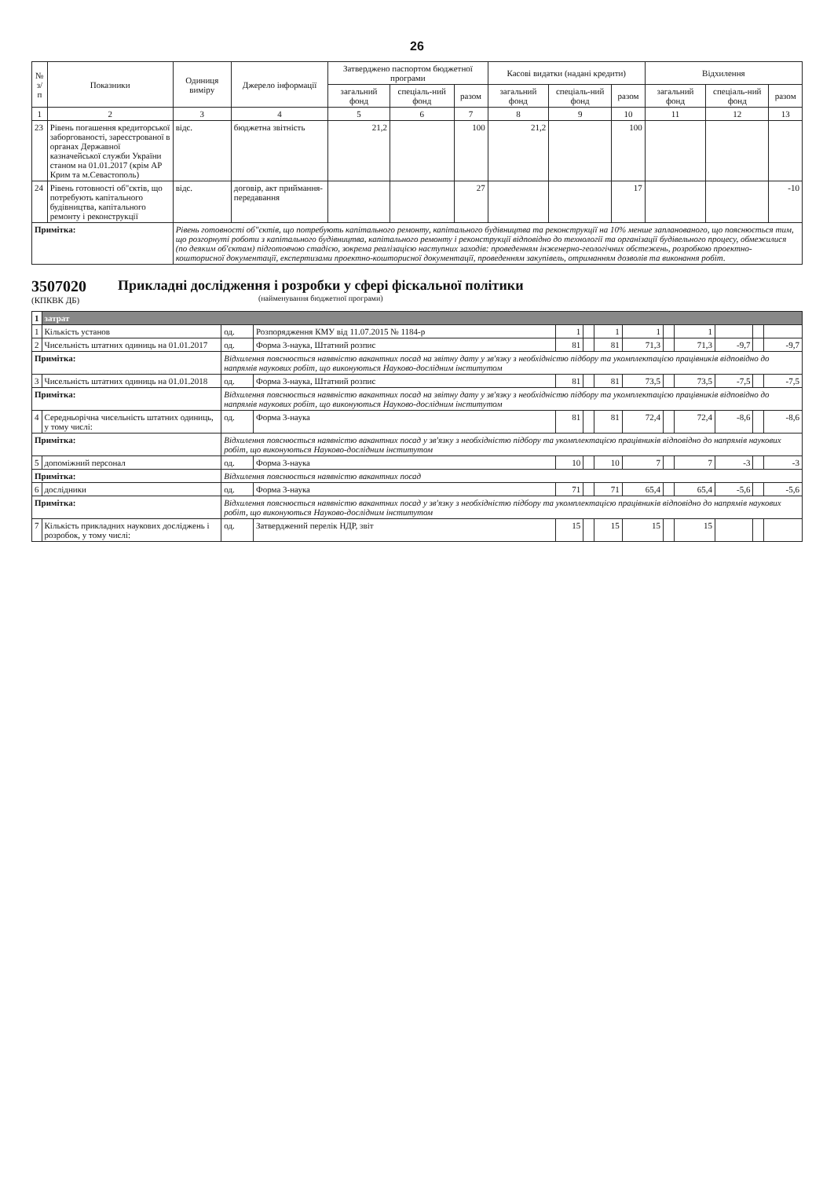26
| № з/п | Показники | Одиниця виміру | Джерело інформації | Затверджено паспортом бюджетної програми | | | Касові видатки (надані кредити) | | | Відхилення | | |
| --- | --- | --- | --- | --- | --- | --- | --- | --- | --- | --- | --- | --- |
| | | | | загальний фонд | спеціаль-ний фонд | разом | загальний фонд | спеціаль-ний фонд | разом | загальний фонд | спеціаль-ний фонд | разом |
| 1 | 2 | 3 | 4 | 5 | 6 | 7 | 8 | 9 | 10 | 11 | 12 | 13 |
| 23 | Рівень погашення кредиторської заборгованості, зареєстрованої в органах Державної казначейської служби України станом на 01.01.2017 (крім АР Крим та м.Севастополь) | відс. | бюджетна звітність | 21,2 | | 100 | 21,2 | | 100 | | | |
| 24 | Рівень готовності об"єктів, що потребують капітального будівництва, капітального ремонту і реконструкції | відс. | договір, акт приймання-передавання | | | 27 | | | 17 | | | -10 |
| Примітка: | | Рівень готовності об"єктів, що потребують капітального ремонту, капітального будівництва та реконструкції на 10% менше запланованого, що пояснюється тим, що розгорнуті роботи з капітального будівництва, капітального ремонту і реконструкції відповідно до технології та організації будівельного процесу, обмежилися (по деяким об'єктам) підготовчою стадією, зокрема реалізацією наступних заходів: проведенням інженерно-геологічних обстежень, розробкою проектно-кошторисної документації, експертизами проектно-кошторисної документації, проведенням закупівель, отриманням дозволів та виконання робіт. | | | | | | | | | | |
3507020
(КПКВК ДБ)
Прикладні дослідження і розробки у сфері фіскальної політики
(найменування бюджетної програми)
| 1 | затрат | | | | | | | | | | | |
| 1 | Кількість установ | од. | Розпорядження КМУ від 11.07.2015 № 1184-р | 1 | | 1 | 1 | | 1 | | | |
| 2 | Чисельність штатних одиниць на 01.01.2017 | од. | Форма 3-наука, Штатний розпис | 81 | | 81 | 71,3 | | 71,3 | -9,7 | | -9,7 |
| Примітка: | | Відхилення пояснюється наявністю вакантних посад на звітну дату у зв'язку з необхідністю підбору та укомплектацією працівників відповідно до напрямів наукових робіт, що виконуються Науково-дослідним інститутом | | | | | | | | | | |
| 3 | Чисельність штатних одиниць на 01.01.2018 | од. | Форма 3-наука, Штатний розпис | 81 | | 81 | 73,5 | | 73,5 | -7,5 | | -7,5 |
| Примітка: | | Відхилення пояснюється наявністю вакантних посад на звітну дату у зв'язку з необхідністю підбору та укомплектацією працівників відповідно до напрямів наукових робіт, що виконуються Науково-дослідним інститутом | | | | | | | | | | |
| 4 | Середньорічна чисельність штатних одиниць, у тому числі: | од. | Форма 3-наука | 81 | | 81 | 72,4 | | 72,4 | -8,6 | | -8,6 |
| Примітка: | | Відхилення пояснюється наявністю вакантних посад у зв'язку з необхідністю підбору та укомплектацією працівників відповідно до напрямів наукових робіт, що виконуються Науково-дослідним інститутом | | | | | | | | | | |
| 5 | допоміжний персонал | од. | Форма 3-наука | 10 | | 10 | 7 | | 7 | -3 | | -3 |
| Примітка: | | Відхилення пояснюється наявністю вакантних посад | | | | | | | | | | |
| 6 | дослідники | од. | Форма 3-наука | 71 | | 71 | 65,4 | | 65,4 | -5,6 | | -5,6 |
| Примітка: | | Відхилення пояснюється наявністю вакантних посад у зв'язку з необхідністю підбору та укомплектацією працівників відповідно до напрямів наукових робіт, що виконуються Науково-дослідним інститутом | | | | | | | | | | |
| 7 | Кількість прикладних наукових досліджень і розробок, у тому числі: | од. | Затверджений перелік НДР, звіт | 15 | | 15 | 15 | | 15 | | | |